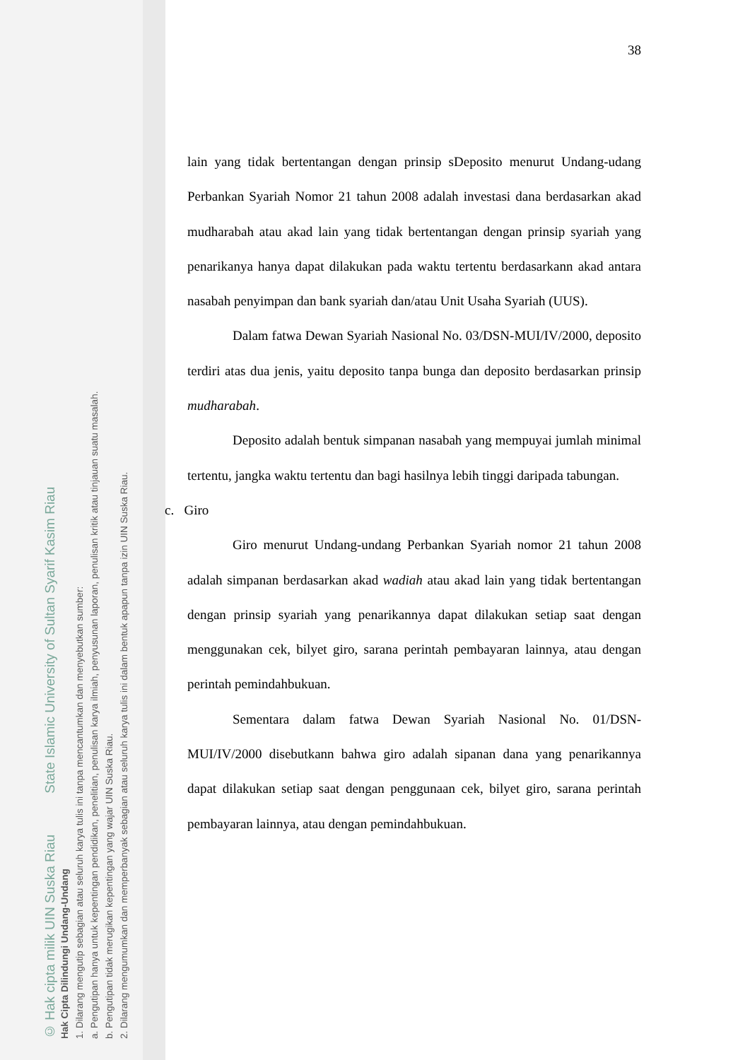38
lain yang tidak bertentangan dengan prinsip sDeposito menurut Undang-udang Perbankan Syariah Nomor 21 tahun 2008 adalah investasi dana berdasarkan akad mudharabah atau akad lain yang tidak bertentangan dengan prinsip syariah yang penarikanya hanya dapat dilakukan pada waktu tertentu berdasarkann akad antara nasabah penyimpan dan bank syariah dan/atau Unit Usaha Syariah (UUS).
Dalam fatwa Dewan Syariah Nasional No. 03/DSN-MUI/IV/2000, deposito terdiri atas dua jenis, yaitu deposito tanpa bunga dan deposito berdasarkan prinsip mudharabah.
Deposito adalah bentuk simpanan nasabah yang mempuyai jumlah minimal tertentu, jangka waktu tertentu dan bagi hasilnya lebih tinggi daripada tabungan.
c. Giro
Giro menurut Undang-undang Perbankan Syariah nomor 21 tahun 2008 adalah simpanan berdasarkan akad wadiah atau akad lain yang tidak bertentangan dengan prinsip syariah yang penarikannya dapat dilakukan setiap saat dengan menggunakan cek, bilyet giro, sarana perintah pembayaran lainnya, atau dengan perintah pemindahbukuan.
Sementara dalam fatwa Dewan Syariah Nasional No. 01/DSN-MUI/IV/2000 disebutkann bahwa giro adalah sipanan dana yang penarikannya dapat dilakukan setiap saat dengan penggunaan cek, bilyet giro, sarana perintah pembayaran lainnya, atau dengan pemindahbukuan.
© Hak cipta milik UIN Suska Riau State Islamic University of Sultan Syarif Kasim Riau
Hak Cipta Dilindungi Undang-Undang
1. Dilarang mengutip sebagian atau seluruh karya tulis ini tanpa mencantumkan dan menyebutkan sumber:
a. Pengutipan hanya untuk kepentingan pendidikan, penelitian, penulisan karya ilmiah, penyusunan laporan, penulisan kritik atau tinjauan suatu masalah.
b. Pengutipan tidak merugikan kepentingan yang wajar UIN Suska Riau.
2. Dilarang mengumumkan dan memperbanyak sebagian atau seluruh karya tulis ini dalam bentuk apapun tanpa izin UIN Suska Riau.